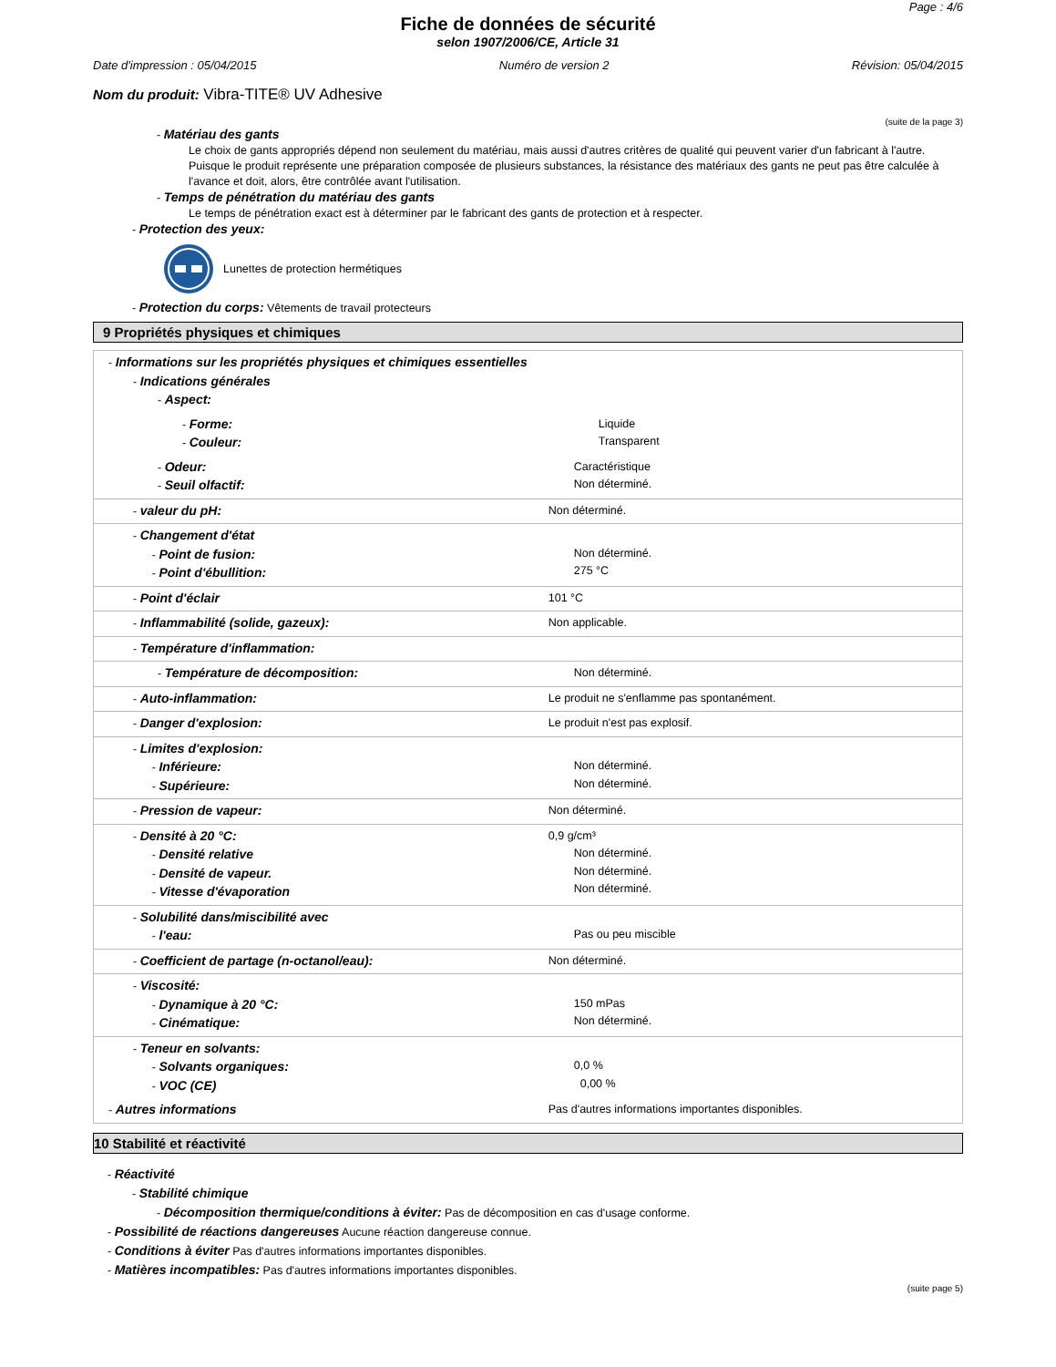Page : 4/6
Fiche de données de sécurité
selon 1907/2006/CE, Article 31
Date d'impression : 05/04/2015 Numéro de version 2 Révision: 05/04/2015
Nom du produit: Vibra-TITE® UV Adhesive
(suite de la page 3)
- Matériau des gants
Le choix de gants appropriés dépend non seulement du matériau, mais aussi d'autres critères de qualité qui peuvent varier d'un fabricant à l'autre. Puisque le produit représente une préparation composée de plusieurs substances, la résistance des matériaux des gants ne peut pas être calculée à l'avance et doit, alors, être contrôlée avant l'utilisation.
- Temps de pénétration du matériau des gants
Le temps de pénétration exact est à déterminer par le fabricant des gants de protection et à respecter.
- Protection des yeux:
Lunettes de protection hermétiques
- Protection du corps: Vêtements de travail protecteurs
9 Propriétés physiques et chimiques
| - Informations sur les propriétés physiques et chimiques essentielles - Indications générales - Aspect: | |
| - Forme: - Couleur: | Liquide Transparent |
| - Odeur: - Seuil olfactif: | Caractéristique Non déterminé. |
| - valeur du pH: | Non déterminé. |
| - Changement d'état - Point de fusion: - Point d'ébullition: | Non déterminé. 275 °C |
| - Point d'éclair | 101 °C |
| - Inflammabilité (solide, gazeux): | Non applicable. |
| - Température d'inflammation: | |
| - Température de décomposition: | Non déterminé. |
| - Auto-inflammation: | Le produit ne s'enflamme pas spontanément. |
| - Danger d'explosion: | Le produit n'est pas explosif. |
| - Limites d'explosion: - Inférieure: - Supérieure: | Non déterminé. Non déterminé. |
| - Pression de vapeur: | Non déterminé. |
| - Densité à 20 °C: - Densité relative - Densité de vapeur. - Vitesse d'évaporation | 0,9 g/cm³ Non déterminé. Non déterminé. Non déterminé. |
| - Solubilité dans/miscibilité avec - l'eau: | Pas ou peu miscible |
| - Coefficient de partage (n-octanol/eau): | Non déterminé. |
| - Viscosité: - Dynamique à 20 °C: - Cinématique: | 150 mPas Non déterminé. |
| - Teneur en solvants: - Solvants organiques: - VOC (CE) | 0,0 % 0,00 % |
| - Autres informations | Pas d'autres informations importantes disponibles. |
10 Stabilité et réactivité
- Réactivité
- Stabilité chimique
- Décomposition thermique/conditions à éviter: Pas de décomposition en cas d'usage conforme.
- Possibilité de réactions dangereuses Aucune réaction dangereuse connue.
- Conditions à éviter Pas d'autres informations importantes disponibles.
- Matières incompatibles: Pas d'autres informations importantes disponibles.
(suite page 5)